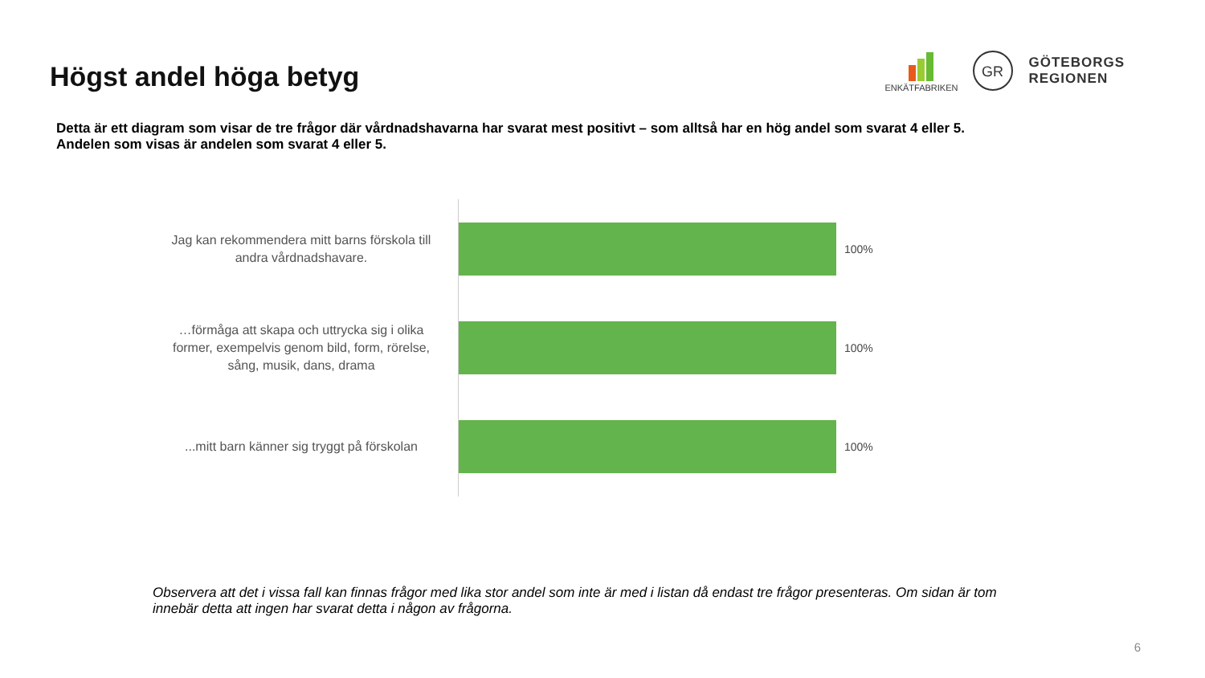Högst andel höga betyg
ENKÄTFABRIKEN
GR
GÖTEBORGS
REGIONEN
Detta är ett diagram som visar de tre frågor där vårdnadshavarna har svarat mest positivt – som alltså har en hög andel som svarat 4 eller 5.
Andelen som visas är andelen som svarat 4 eller 5.
Jag kan rekommendera mitt barns förskola till andra vårdnadshavare.
100%
…förmåga att skapa och uttrycka sig i olika former, exempelvis genom bild, form, rörelse, sång, musik, dans, drama
100%
...mitt barn känner sig tryggt på förskolan
100%
Observera att det i vissa fall kan finnas frågor med lika stor andel som inte är med i listan då endast tre frågor presenteras. Om sidan är tom innebär detta att ingen har svarat detta i någon av frågorna.
6